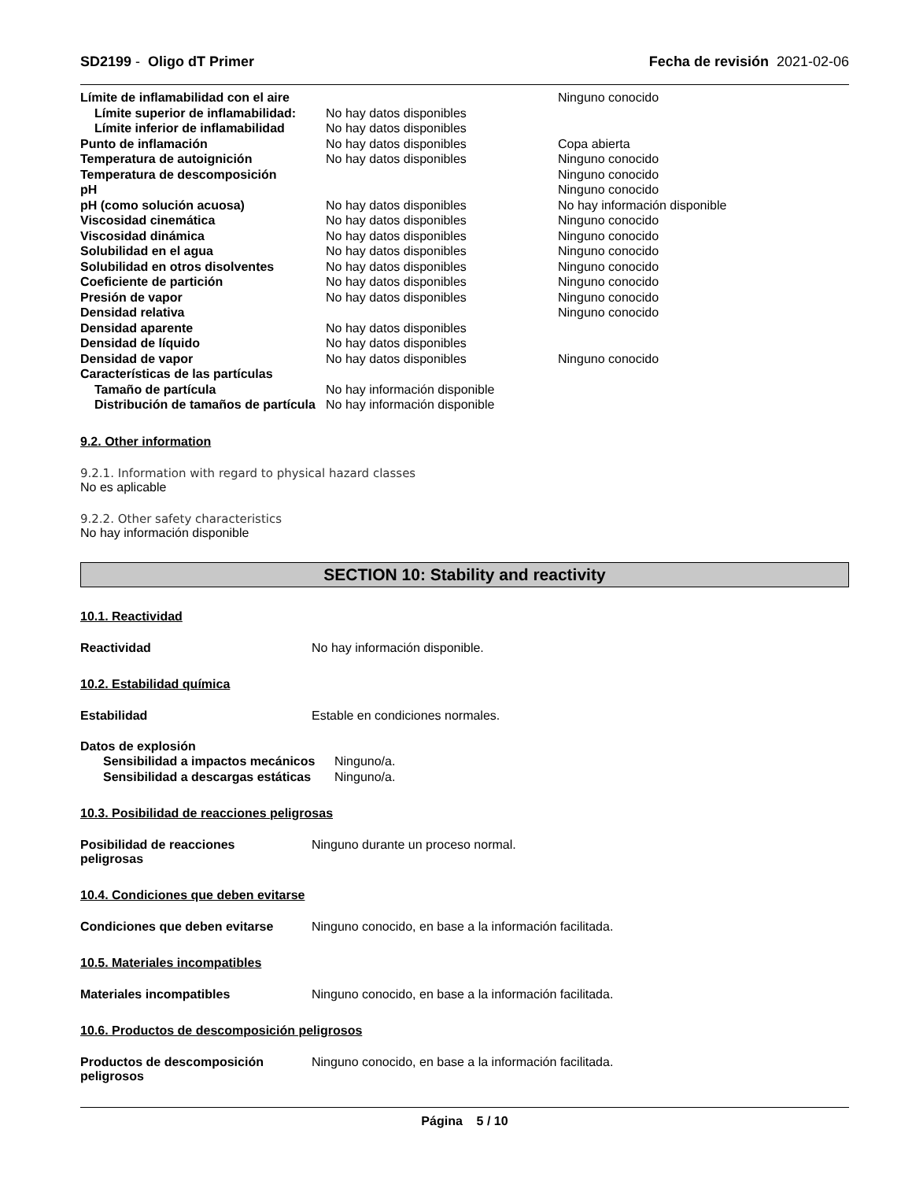SD2199 - Oligo dT Primer Fecha de revisión 2021-02-06
| Límite de inflamabilidad con el aire | | Ninguno conocido |
| Límite superior de inflamabilidad: | No hay datos disponibles | |
| Límite inferior de inflamabilidad | No hay datos disponibles | |
| Punto de inflamación | No hay datos disponibles | Copa abierta |
| Temperatura de autoignición | No hay datos disponibles | Ninguno conocido |
| Temperatura de descomposición | | Ninguno conocido |
| pH | | Ninguno conocido |
| pH (como solución acuosa) | No hay datos disponibles | No hay información disponible |
| Viscosidad cinemática | No hay datos disponibles | Ninguno conocido |
| Viscosidad dinámica | No hay datos disponibles | Ninguno conocido |
| Solubilidad en el agua | No hay datos disponibles | Ninguno conocido |
| Solubilidad en otros disolventes | No hay datos disponibles | Ninguno conocido |
| Coeficiente de partición | No hay datos disponibles | Ninguno conocido |
| Presión de vapor | No hay datos disponibles | Ninguno conocido |
| Densidad relativa | | Ninguno conocido |
| Densidad aparente | No hay datos disponibles | |
| Densidad de líquido | No hay datos disponibles | |
| Densidad de vapor | No hay datos disponibles | Ninguno conocido |
| Características de las partículas | | |
| Tamaño de partícula | No hay información disponible | |
| Distribución de tamaños de partícula | No hay información disponible | |
9.2. Other information
9.2.1. Information with regard to physical hazard classes
No es aplicable
9.2.2. Other safety characteristics
No hay información disponible
SECTION 10: Stability and reactivity
10.1. Reactividad
Reactividad No hay información disponible.
10.2. Estabilidad química
Estabilidad Estable en condiciones normales.
| Datos de explosión | |
| Sensibilidad a impactos mecánicos | Ninguno/a. |
| Sensibilidad a descargas estáticas | Ninguno/a. |
10.3. Posibilidad de reacciones peligrosas
Posibilidad de reacciones
peligrosas Ninguno durante un proceso normal.
10.4. Condiciones que deben evitarse
Condiciones que deben evitarse Ninguno conocido, en base a la información facilitada.
10.5. Materiales incompatibles
Materiales incompatibles Ninguno conocido, en base a la información facilitada.
10.6. Productos de descomposición peligrosos
Productos de descomposición
peligrosos Ninguno conocido, en base a la información facilitada.
Página 5 / 10